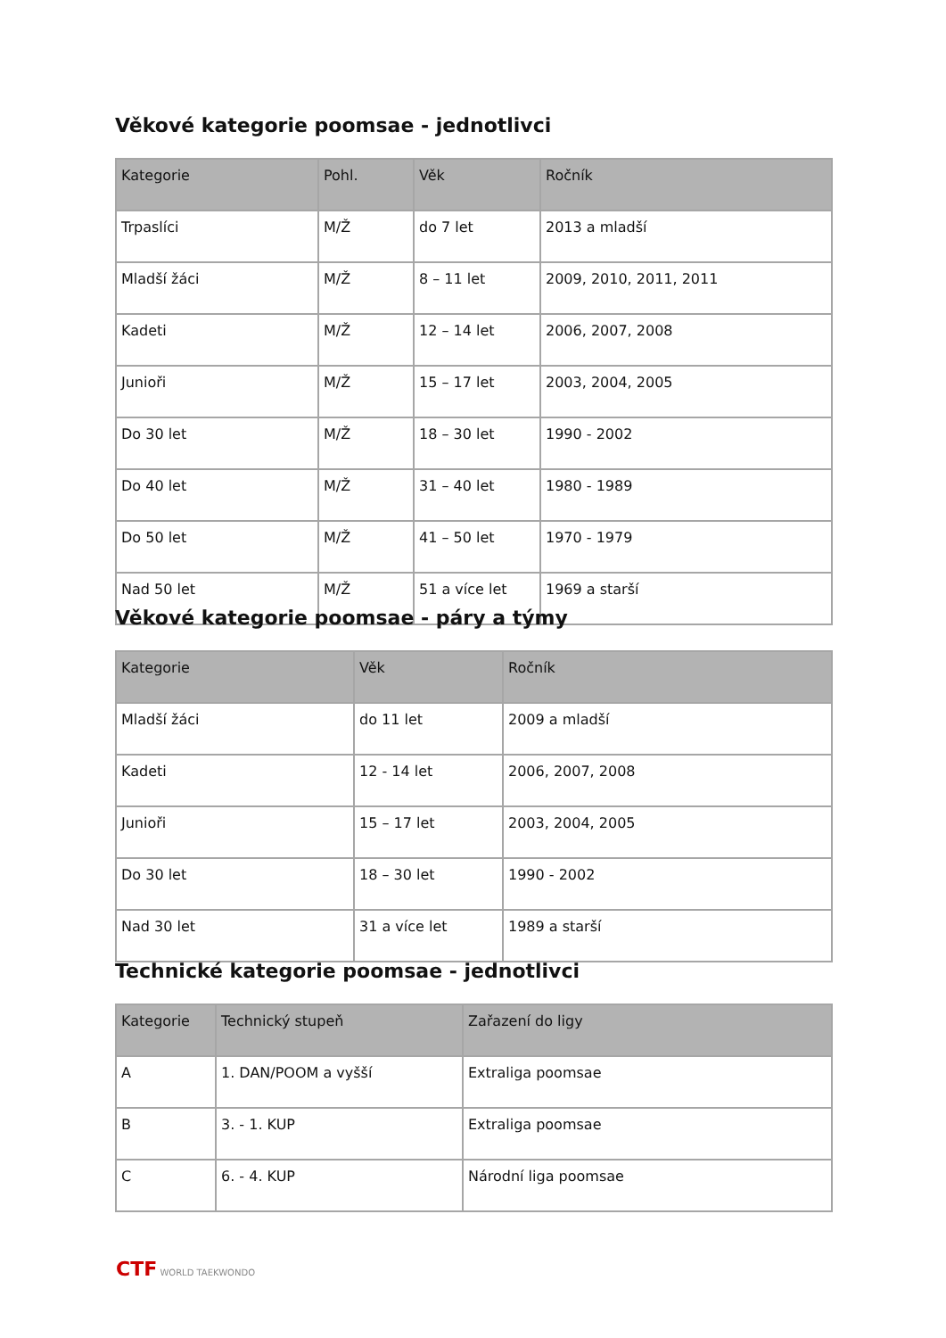Věkové kategorie poomsae - jednotlivci
| Kategorie | Pohl. | Věk | Ročník |
| --- | --- | --- | --- |
| Trpaslíci | M/Ž | do 7 let | 2013 a mladší |
| Mladší žáci | M/Ž | 8 – 11 let | 2009, 2010, 2011, 2011 |
| Kadeti | M/Ž | 12 – 14 let | 2006, 2007, 2008 |
| Junioři | M/Ž | 15 – 17 let | 2003, 2004, 2005 |
| Do 30 let | M/Ž | 18 – 30 let | 1990 - 2002 |
| Do 40 let | M/Ž | 31 – 40 let | 1980 - 1989 |
| Do 50 let | M/Ž | 41 – 50 let | 1970 - 1979 |
| Nad 50 let | M/Ž | 51 a více let | 1969 a starší |
Věkové kategorie poomsae - páry a týmy
| Kategorie | Věk | Ročník |
| --- | --- | --- |
| Mladší žáci | do 11 let | 2009 a mladší |
| Kadeti | 12 - 14 let | 2006, 2007, 2008 |
| Junioři | 15 – 17 let | 2003, 2004, 2005 |
| Do 30 let | 18 – 30 let | 1990 - 2002 |
| Nad 30 let | 31 a více let | 1989 a starší |
Technické kategorie poomsae - jednotlivci
| Kategorie | Technický stupeň | Zařazení do ligy |
| --- | --- | --- |
| A | 1. DAN/POOM a vyšší | Extraliga poomsae |
| B | 3. - 1. KUP | Extraliga poomsae |
| C | 6. - 4. KUP | Národní liga poomsae |
CTF WORLD TAEKWONDO